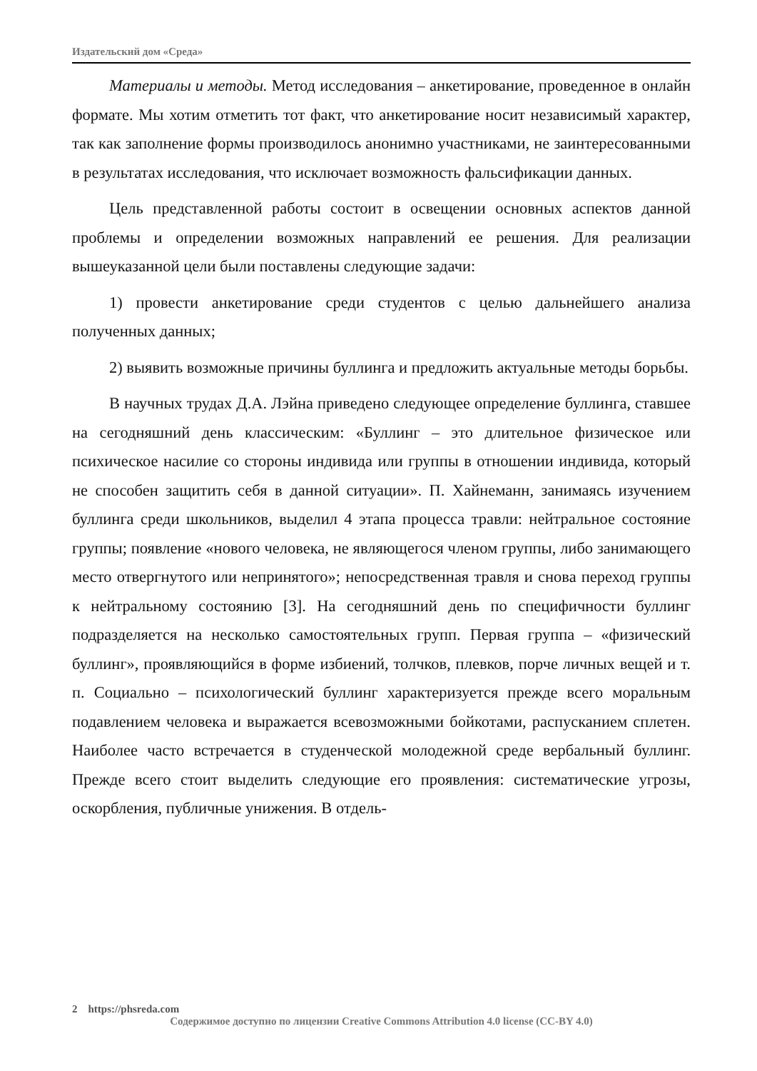Издательский дом «Среда»
Материалы и методы. Метод исследования – анкетирование, проведенное в онлайн формате. Мы хотим отметить тот факт, что анкетирование носит независимый характер, так как заполнение формы производилось анонимно участниками, не заинтересованными в результатах исследования, что исключает возможность фальсификации данных.
Цель представленной работы состоит в освещении основных аспектов данной проблемы и определении возможных направлений ее решения. Для реализации вышеуказанной цели были поставлены следующие задачи:
1) провести анкетирование среди студентов с целью дальнейшего анализа полученных данных;
2) выявить возможные причины буллинга и предложить актуальные методы борьбы.
В научных трудах Д.А. Лэйна приведено следующее определение буллинга, ставшее на сегодняшний день классическим: «Буллинг – это длительное физическое или психическое насилие со стороны индивида или группы в отношении индивида, который не способен защитить себя в данной ситуации». П. Хайнеманн, занимаясь изучением буллинга среди школьников, выделил 4 этапа процесса травли: нейтральное состояние группы; появление «нового человека, не являющегося членом группы, либо занимающего место отвергнутого или непринятого»; непосредственная травля и снова переход группы к нейтральному состоянию [3]. На сегодняшний день по специфичности буллинг подразделяется на несколько самостоятельных групп. Первая группа – «физический буллинг», проявляющийся в форме избиений, толчков, плевков, порче личных вещей и т. п. Социально – психологический буллинг характеризуется прежде всего моральным подавлением человека и выражается всевозможными бойкотами, распусканием сплетен. Наиболее часто встречается в студенческой молодежной среде вербальный буллинг. Прежде всего стоит выделить следующие его проявления: систематические угрозы, оскорбления, публичные унижения. В отдель-
2 https://phsreda.com
Содержимое доступно по лицензии Creative Commons Attribution 4.0 license (CC-BY 4.0)